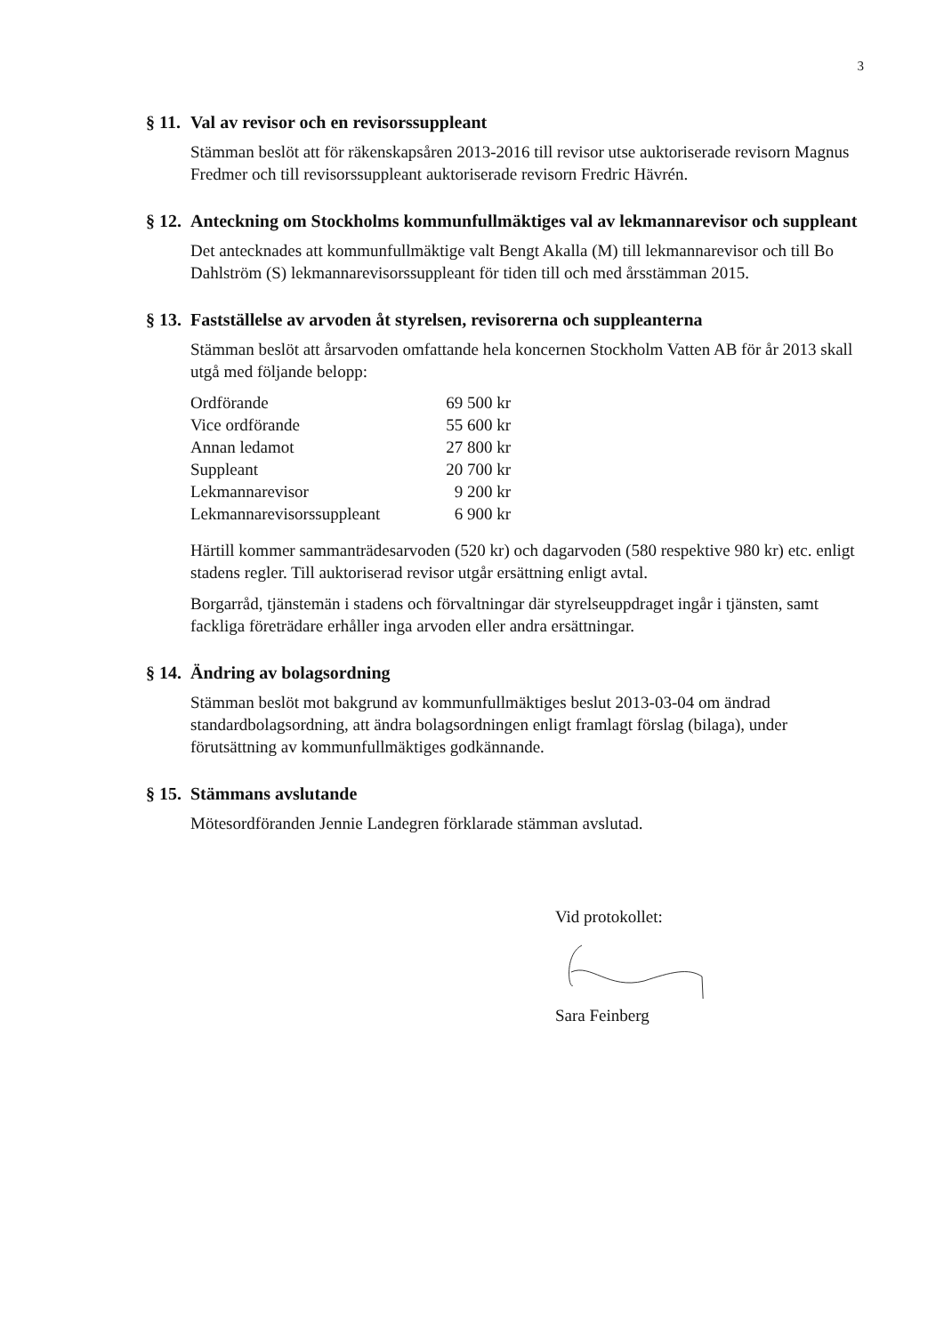3
§ 11. Val av revisor och en revisorssuppleant
Stämman beslöt att för räkenskapsåren 2013-2016 till revisor utse auktoriserade revisorn Magnus Fredmer och till revisorssuppleant auktoriserade revisorn Fredric Hävrén.
§ 12. Anteckning om Stockholms kommunfullmäktiges val av lekmannarevisor och suppleant
Det antecknades att kommunfullmäktige valt Bengt Akalla (M) till lekmannarevisor och till Bo Dahlström (S) lekmannarevisorssuppleant för tiden till och med årsstämman 2015.
§ 13. Fastställelse av arvoden åt styrelsen, revisorerna och suppleanterna
Stämman beslöt att årsarvoden omfattande hela koncernen Stockholm Vatten AB för år 2013 skall utgå med följande belopp:
| Ordförande | 69 500 kr |
| Vice ordförande | 55 600 kr |
| Annan ledamot | 27 800 kr |
| Suppleant | 20 700 kr |
| Lekmannarevisor | 9 200 kr |
| Lekmannarevisorssuppleant | 6 900 kr |
Härtill kommer sammanträdesarvoden (520 kr) och dagarvoden (580 respektive 980 kr) etc. enligt stadens regler. Till auktoriserad revisor utgår ersättning enligt avtal.
Borgarråd, tjänstemän i stadens och förvaltningar där styrelseuppdraget ingår i tjänsten, samt fackliga företrädare erhåller inga arvoden eller andra ersättningar.
§ 14. Ändring av bolagsordning
Stämman beslöt mot bakgrund av kommunfullmäktiges beslut 2013-03-04 om ändrad standardbolagsordning, att ändra bolagsordningen enligt framlagt förslag (bilaga), under förutsättning av kommunfullmäktiges godkännande.
§ 15. Stämmans avslutande
Mötesordföranden Jennie Landegren förklarade stämman avslutad.
Vid protokollet:
Sara Feinberg